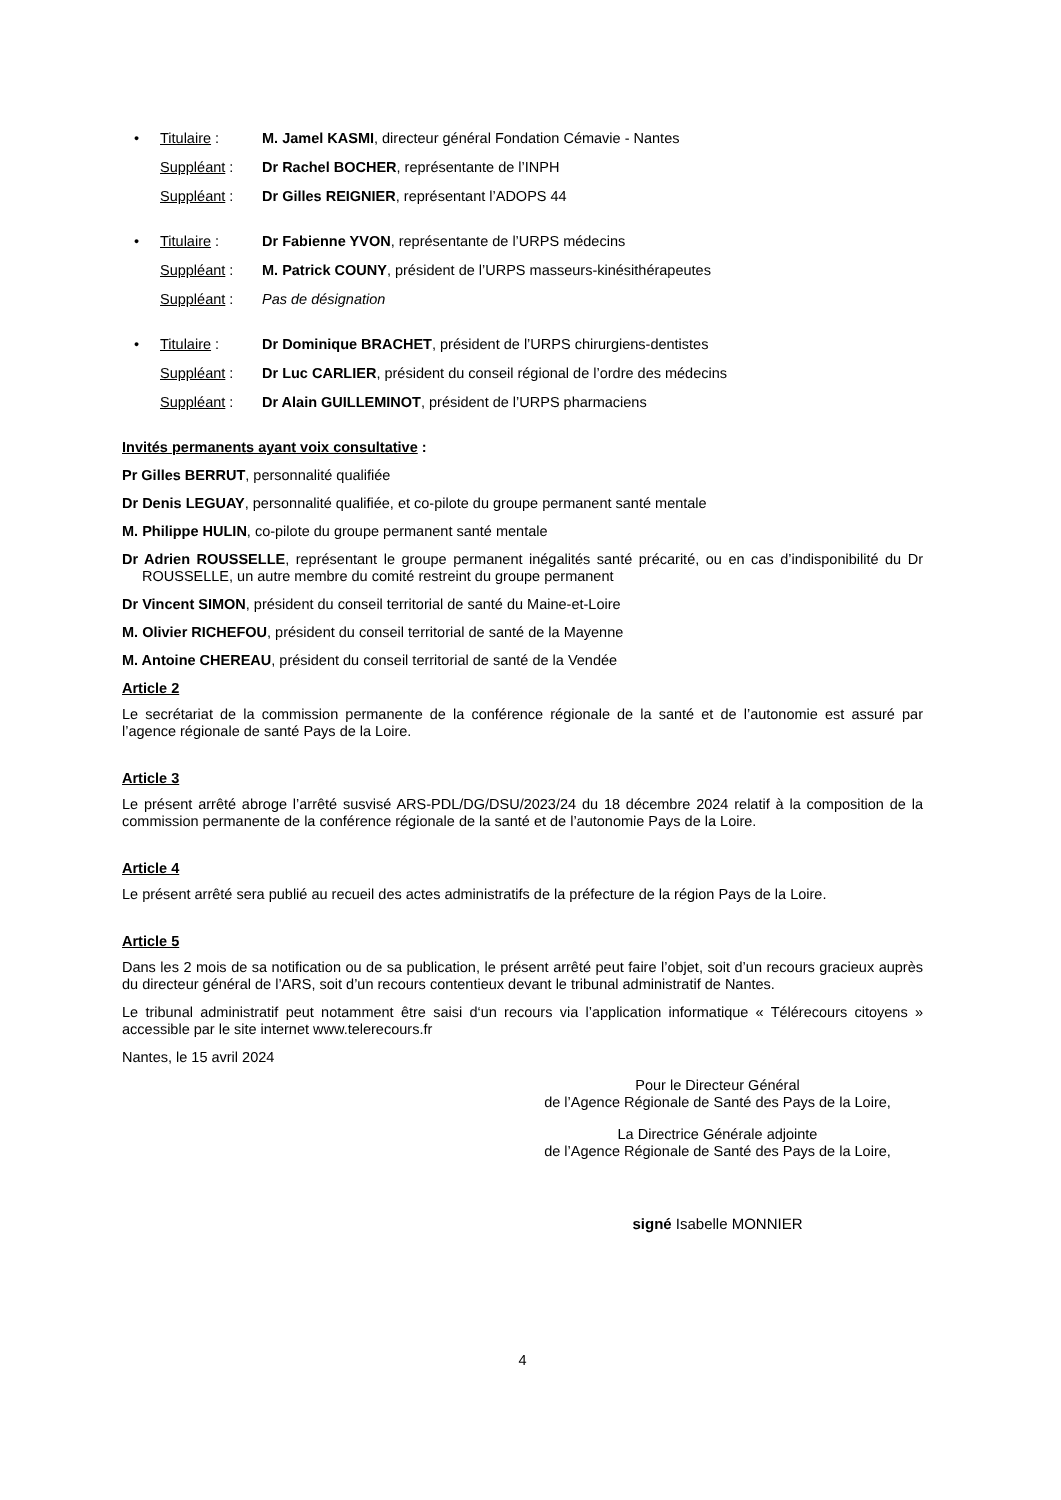• Titulaire : M. Jamel KASMI, directeur général Fondation Cémavie - Nantes
Suppléant : Dr Rachel BOCHER, représentante de l’INPH
Suppléant : Dr Gilles REIGNIER, représentant l’ADOPS 44
• Titulaire : Dr Fabienne YVON, représentante de l’URPS médecins
Suppléant : M. Patrick COUNY, président de l’URPS masseurs-kinésithérapeutes
Suppléant : Pas de désignation
• Titulaire : Dr Dominique BRACHET, président de l’URPS chirurgiens-dentistes
Suppléant : Dr Luc CARLIER, président du conseil régional de l’ordre des médecins
Suppléant : Dr Alain GUILLEMINOT, président de l’URPS pharmaciens
Invités permanents ayant voix consultative :
Pr Gilles BERRUT, personnalité qualifiée
Dr Denis LEGUAY, personnalité qualifiée, et co-pilote du groupe permanent santé mentale
M. Philippe HULIN, co-pilote du groupe permanent santé mentale
Dr Adrien ROUSSELLE, représentant le groupe permanent inégalités santé précarité, ou en cas d’indisponibilité du Dr ROUSSELLE, un autre membre du comité restreint du groupe permanent
Dr Vincent SIMON, président du conseil territorial de santé du Maine-et-Loire
M. Olivier RICHEFOU, président du conseil territorial de santé de la Mayenne
M. Antoine CHEREAU, président du conseil territorial de santé de la Vendée
Article 2
Le secrétariat de la commission permanente de la conférence régionale de la santé et de l’autonomie est assuré par l’agence régionale de santé Pays de la Loire.
Article 3
Le présent arrêté abroge l’arrêté susvisé ARS-PDL/DG/DSU/2023/24 du 18 décembre 2024 relatif à la composition de la commission permanente de la conférence régionale de la santé et de l’autonomie Pays de la Loire.
Article 4
Le présent arrêté sera publié au recueil des actes administratifs de la préfecture de la région Pays de la Loire.
Article 5
Dans les 2 mois de sa notification ou de sa publication, le présent arrêté peut faire l’objet, soit d’un recours gracieux auprès du directeur général de l’ARS, soit d’un recours contentieux devant le tribunal administratif de Nantes.
Le tribunal administratif peut notamment être saisi d‘un recours via l’application informatique « Télérecours citoyens » accessible par le site internet www.telerecours.fr
Nantes, le 15 avril 2024
Pour le Directeur Général
de l’Agence Régionale de Santé des Pays de la Loire,
La Directrice Générale adjointe
de l’Agence Régionale de Santé des Pays de la Loire,
signé Isabelle MONNIER
4